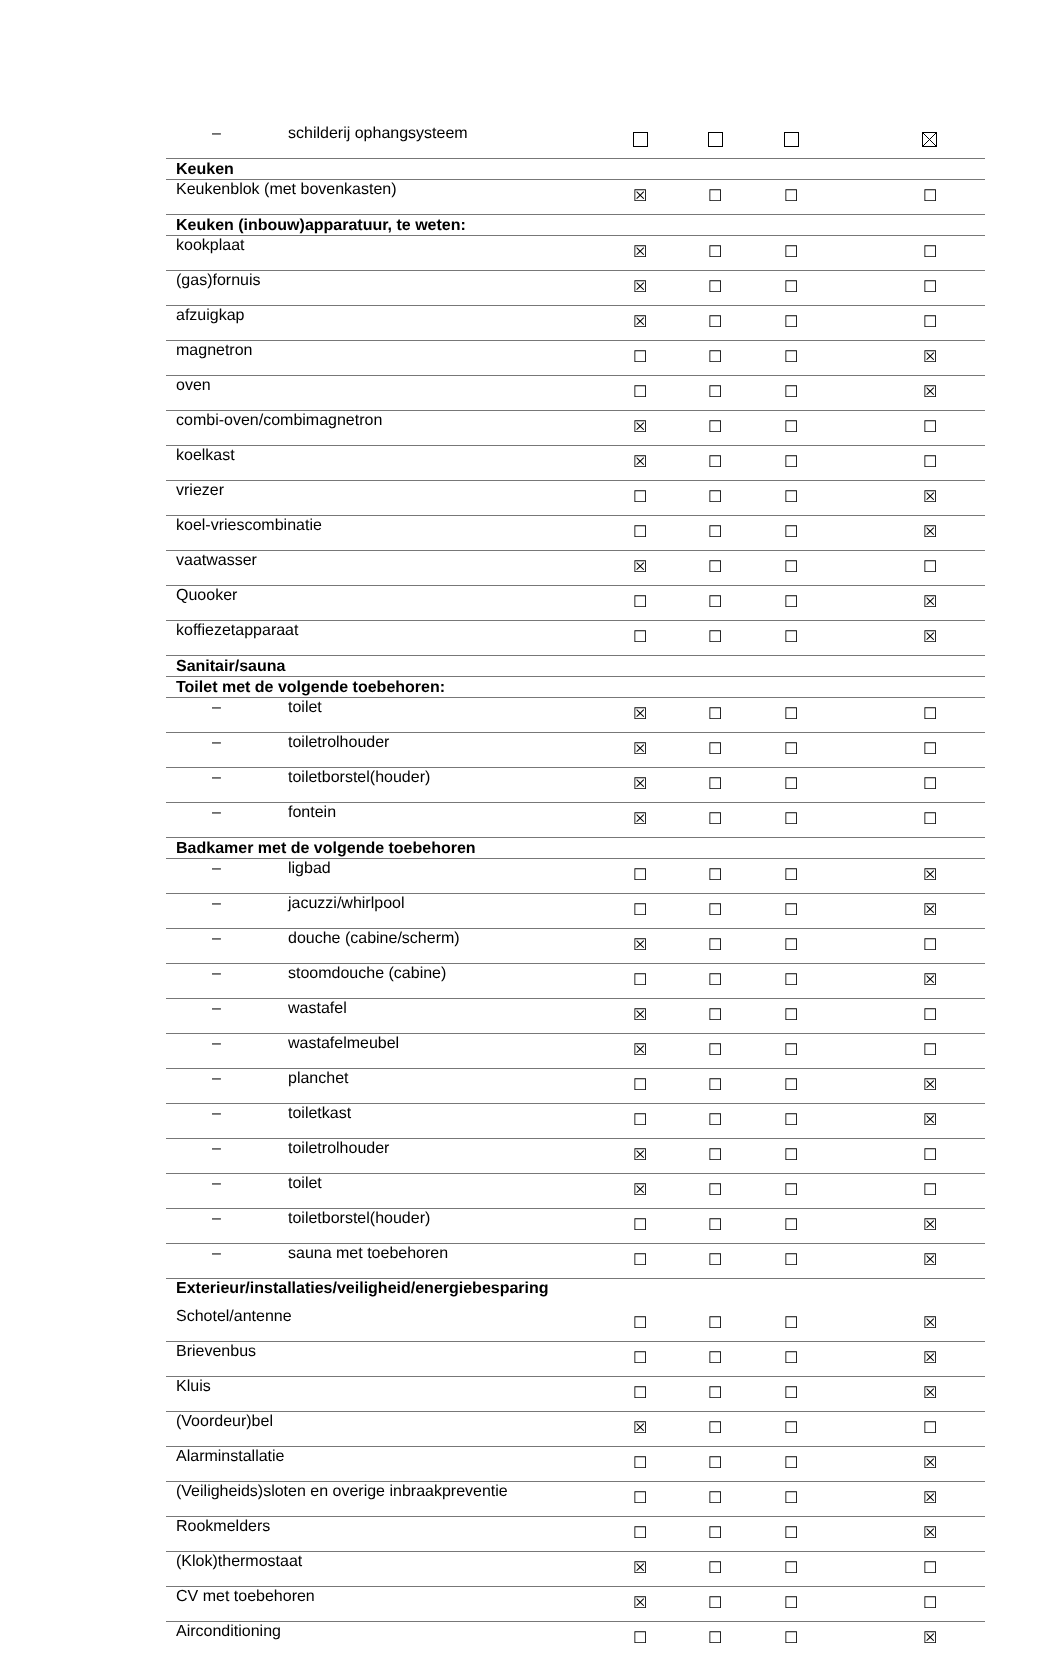| – schilderij ophangsysteem | | | | |
| Keuken | | | | |
| Keukenblok (met bovenkasten) | ☒ | ☐ | ☐ | ☐ |
| Keuken (inbouw)apparatuur, te weten: | | | | |
| kookplaat | ☒ | ☐ | ☐ | ☐ |
| (gas)fornuis | ☒ | ☐ | ☐ | ☐ |
| afzuigkap | ☒ | ☐ | ☐ | ☐ |
| magnetron | ☐ | ☐ | ☐ | ☒ |
| oven | ☐ | ☐ | ☐ | ☒ |
| combi-oven/combimagnetron | ☒ | ☐ | ☐ | ☐ |
| koelkast | ☒ | ☐ | ☐ | ☐ |
| vriezer | ☐ | ☐ | ☐ | ☒ |
| koel-vriescombinatie | ☐ | ☐ | ☐ | ☒ |
| vaatwasser | ☒ | ☐ | ☐ | ☐ |
| Quooker | ☐ | ☐ | ☐ | ☒ |
| koffiezetapparaat | ☐ | ☐ | ☐ | ☒ |
| Sanitair/sauna | | | | |
| Toilet met de volgende toebehoren: | | | | |
| – toilet | ☒ | ☐ | ☐ | ☐ |
| – toiletrolhouder | ☒ | ☐ | ☐ | ☐ |
| – toiletborstel(houder) | ☒ | ☐ | ☐ | ☐ |
| – fontein | ☒ | ☐ | ☐ | ☐ |
| Badkamer met de volgende toebehoren | | | | |
| – ligbad | ☐ | ☐ | ☐ | ☒ |
| – jacuzzi/whirlpool | ☐ | ☐ | ☐ | ☒ |
| – douche (cabine/scherm) | ☒ | ☐ | ☐ | ☐ |
| – stoomdouche (cabine) | ☐ | ☐ | ☐ | ☒ |
| – wastafel | ☒ | ☐ | ☐ | ☐ |
| – wastafelmeubel | ☒ | ☐ | ☐ | ☐ |
| – planchet | ☐ | ☐ | ☐ | ☒ |
| – toiletkast | ☐ | ☐ | ☐ | ☒ |
| – toiletrolhouder | ☒ | ☐ | ☐ | ☐ |
| – toilet | ☒ | ☐ | ☐ | ☐ |
| – toiletborstel(houder) | ☐ | ☐ | ☐ | ☒ |
| – sauna met toebehoren | ☐ | ☐ | ☐ | ☒ |
| Exterieur/installaties/veiligheid/energiebesparing | | | | |
| Schotel/antenne | ☐ | ☐ | ☐ | ☒ |
| Brievenbus | ☐ | ☐ | ☐ | ☒ |
| Kluis | ☐ | ☐ | ☐ | ☒ |
| (Voordeur)bel | ☒ | ☐ | ☐ | ☐ |
| Alarminstallatie | ☐ | ☐ | ☐ | ☒ |
| (Veiligheids)sloten en overige inbraakpreventie | ☐ | ☐ | ☐ | ☒ |
| Rookmelders | ☐ | ☐ | ☐ | ☒ |
| (Klok)thermostaat | ☒ | ☐ | ☐ | ☐ |
| CV met toebehoren | ☒ | ☐ | ☐ | ☐ |
| Airconditioning | ☐ | ☐ | ☐ | ☒ |